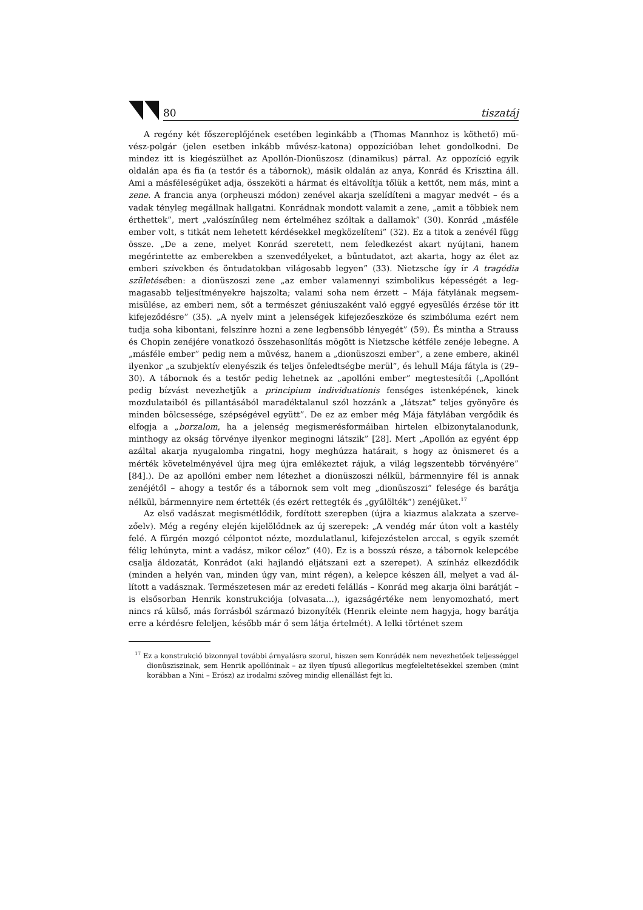80 tiszatáj
A regény két főszereplőjének esetében leginkább a (Thomas Mannhoz is köthető) mű­vész-polgár (jelen esetben inkább művész-katona) oppozícióban lehet gondolkodni. De mindez itt is kiegészülhet az Apollón-Dionüszosz (dinamikus) párral. Az oppozíció egyik oldalán apa és fia (a testőr és a tábornok), másik oldalán az anya, Konrád és Krisztina áll. Ami a másféleségüket adja, összeköti a hármat és eltávolítja tőlük a kettőt, nem más, mint a zene. A francia anya (orpheuszi módon) zenével akarja szelídíteni a magyar medvét – és a vadak tényleg megállnak hallgatni. Konrádnak mondott valamit a zene, „amit a többiek nem érthettek”, mert „valószínűleg nem értelméhez szóltak a dallamok” (30). Konrád „másféle ember volt, s titkát nem lehetett kérdésekkel megközelíteni” (32). Ez a titok a ze­névél függ össze. „De a zene, melyet Konrád szeretett, nem feledkezést akart nyújtani, ha­nem megérintette az emberekben a szenvedélyeket, a bűntudatot, azt akarta, hogy az élet az emberi szívekben és öntudatokban világosabb legyen” (33). Nietzsche így ír A tragédia születésében: a dionüszoszi zene „az ember valamennyi szimbolikus képességét a leg­magasabb teljesítményekre hajszolta; valami soha nem érzett – Mája fátylának megsem­misülése, az emberi nem, sőt a természet géniuszaként való eggyé egyesülés érzése tör itt kifejeződésre” (35). „A nyelv mint a jelenségek kifejezőeszköze és szimbóluma ezért nem tudja soha kibontani, felszínre hozni a zene legbensőbb lényegét” (59). És mintha a Strauss és Chopin zenéjére vonatkozó összehasonlítás mögött is Nietzsche kétféle zenéje lebegne. A „másféle ember” pedig nem a művész, hanem a „dionüszoszi ember”, a zene embere, akinél ilyenkor „a szubjektív elenyészik és teljes önfeledtségbe merül”, és lehull Mája fátyla is (29–30). A tábornok és a testőr pedig lehetnek az „apollóni ember” megtestesítői („Apollónt pedig bízvást nevezhetjük a principium individuationis fenséges istenképének, kinek mozdulataiból és pillantásából maradéktalanul szól hozzánk a „látszat” teljes gyö­nyöre és minden bölcsessége, szépségével együtt”. De ez az ember még Mája fátylában vergődik és elfogja a „borzalom, ha a jelenség megismerésformáiban hirtelen elbizonyta­lanodunk, minthogy az okság törvénye ilyenkor meginogni látszik” [28]. Mert „Apollón az egyént épp azáltal akarja nyugalomba ringatni, hogy meghúzza határait, s hogy az ön­ismeret és a mérték követelményével újra meg újra emlékeztet rájuk, a világ legszentebb törvényére” [84].). De az apollóni ember nem létezhet a dionüszoszi nélkül, bármennyire fél is annak zenéjétől – ahogy a testőr és a tábornok sem volt meg „dionüszoszi” felesége és barátja nélkül, bármennyire nem értették (és ezért rettegték és „gyűlölték”) zenéjüket.<sup>17</sup>
Az első vadászat megismétlődik, fordított szerepben (újra a kiazmus alakzata a szerve­zőelv). Még a regény elején kijelölődnek az új szerepek: „A vendég már úton volt a kastély felé. A fürgén mozgó célpontot nézte, mozdulatlanul, kifejezéstelen arccal, s egyik szemét félig lehúnyta, mint a vadász, mikor céloz” (40). Ez is a bosszú része, a tábornok kelepcébe csalja áldozatát, Konrádot (aki hajlandó eljátszani ezt a szerepet). A színház elkezdődik (minden a helyén van, minden úgy van, mint régen), a kelepce készen áll, melyet a vad ál­lított a vadásznak. Természetesen már az eredeti felállás – Konrád meg akarja ölni barát­ját – is elsősorban Henrik konstrukciója (olvasata…), igazságértéke nem lenyomozható, mert nincs rá külső, más forrásból származó bizonyíték (Henrik eleinte nem hagyja, hogy barátja erre a kérdésre feleljen, később már ő sem látja értelmét). A lelki történet szem­
<sup>17</sup> Ez a konstrukció bizonnyal további árnyalásra szorul, hiszen sem Konrádék nem nevezhetőek tel­jességgel dionüsziszinak, sem Henrik apollóninak – az ilyen típusú allegorikus megfeleltetésekkel szemben (mint korábban a Nini – Erósz) az irodalmi szöveg mindig ellenállást fejt ki.